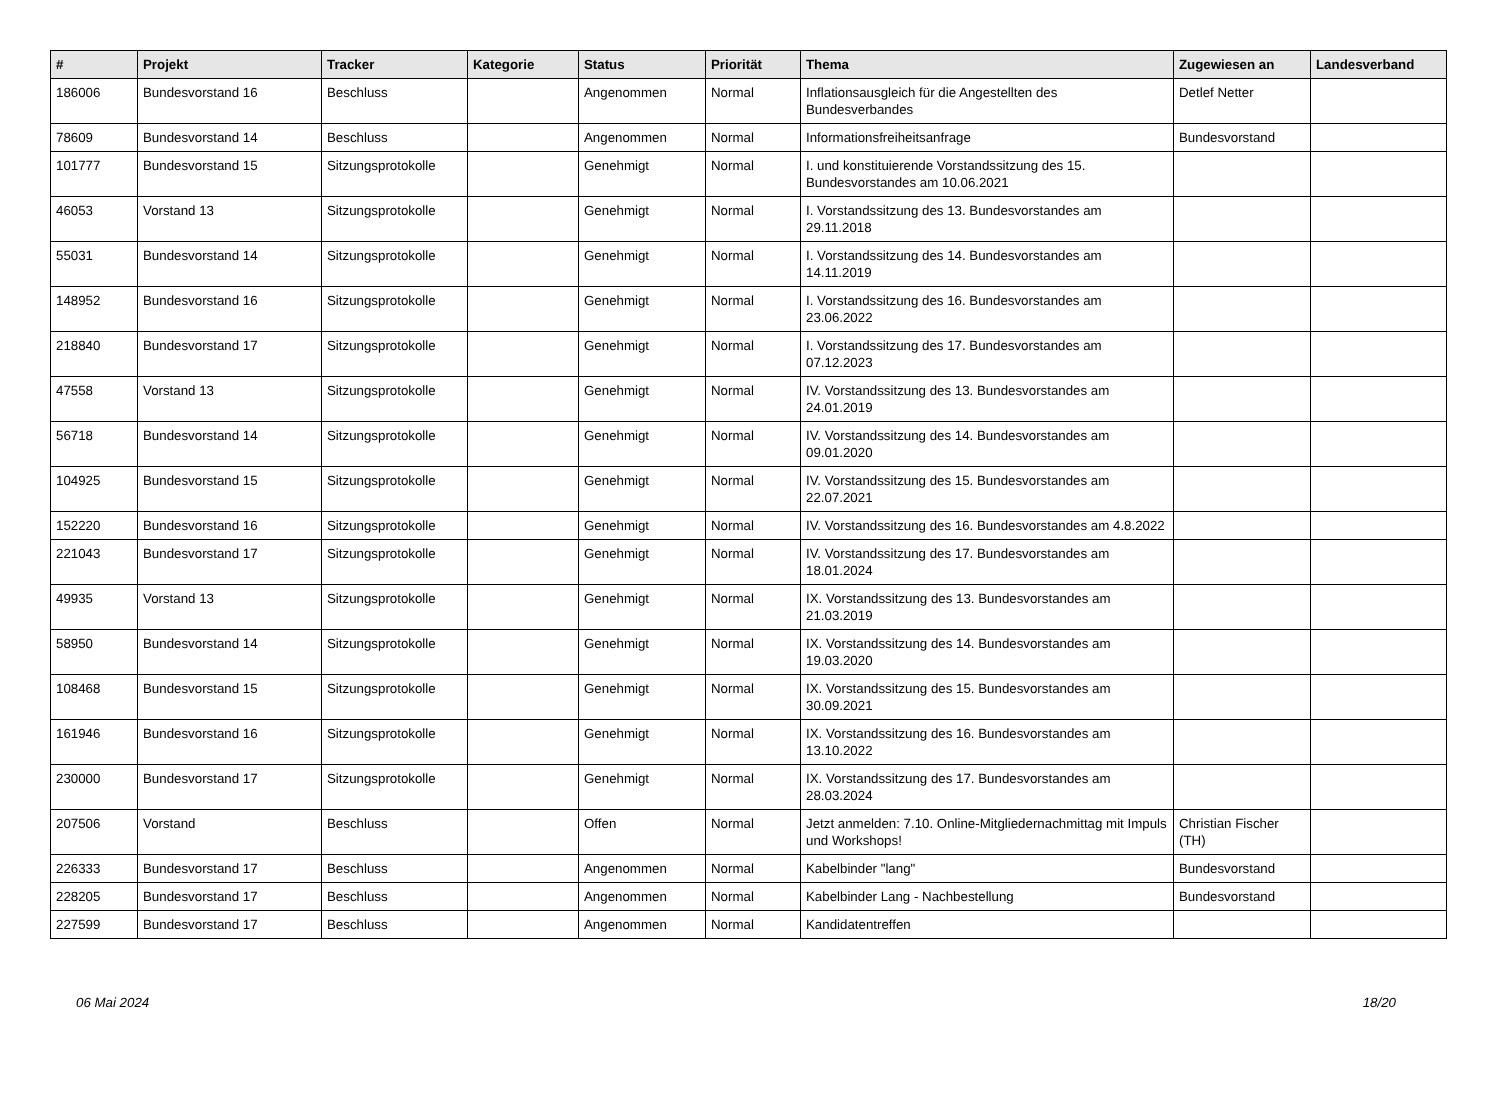| # | Projekt | Tracker | Kategorie | Status | Priorität | Thema | Zugewiesen an | Landesverband |
| --- | --- | --- | --- | --- | --- | --- | --- | --- |
| 186006 | Bundesvorstand 16 | Beschluss | | Angenommen | Normal | Inflationsausgleich für die Angestellten des Bundesverbandes | Detlef Netter | |
| 78609 | Bundesvorstand 14 | Beschluss | | Angenommen | Normal | Informationsfreiheitsanfrage | Bundesvorstand | |
| 101777 | Bundesvorstand 15 | Sitzungsprotokolle | | Genehmigt | Normal | I. und konstituierende Vorstandssitzung des 15. Bundesvorstandes am 10.06.2021 | | |
| 46053 | Vorstand 13 | Sitzungsprotokolle | | Genehmigt | Normal | I. Vorstandssitzung des 13. Bundesvorstandes am 29.11.2018 | | |
| 55031 | Bundesvorstand 14 | Sitzungsprotokolle | | Genehmigt | Normal | I. Vorstandssitzung des 14. Bundesvorstandes am 14.11.2019 | | |
| 148952 | Bundesvorstand 16 | Sitzungsprotokolle | | Genehmigt | Normal | I. Vorstandssitzung des 16. Bundesvorstandes am 23.06.2022 | | |
| 218840 | Bundesvorstand 17 | Sitzungsprotokolle | | Genehmigt | Normal | I. Vorstandssitzung des 17. Bundesvorstandes am 07.12.2023 | | |
| 47558 | Vorstand 13 | Sitzungsprotokolle | | Genehmigt | Normal | IV. Vorstandssitzung des 13. Bundesvorstandes am 24.01.2019 | | |
| 56718 | Bundesvorstand 14 | Sitzungsprotokolle | | Genehmigt | Normal | IV. Vorstandssitzung des 14. Bundesvorstandes am 09.01.2020 | | |
| 104925 | Bundesvorstand 15 | Sitzungsprotokolle | | Genehmigt | Normal | IV. Vorstandssitzung des 15. Bundesvorstandes am 22.07.2021 | | |
| 152220 | Bundesvorstand 16 | Sitzungsprotokolle | | Genehmigt | Normal | IV. Vorstandssitzung des 16. Bundesvorstandes am 4.8.2022 | | |
| 221043 | Bundesvorstand 17 | Sitzungsprotokolle | | Genehmigt | Normal | IV. Vorstandssitzung des 17. Bundesvorstandes am 18.01.2024 | | |
| 49935 | Vorstand 13 | Sitzungsprotokolle | | Genehmigt | Normal | IX. Vorstandssitzung des 13. Bundesvorstandes am 21.03.2019 | | |
| 58950 | Bundesvorstand 14 | Sitzungsprotokolle | | Genehmigt | Normal | IX. Vorstandssitzung des 14. Bundesvorstandes am 19.03.2020 | | |
| 108468 | Bundesvorstand 15 | Sitzungsprotokolle | | Genehmigt | Normal | IX. Vorstandssitzung des 15. Bundesvorstandes am 30.09.2021 | | |
| 161946 | Bundesvorstand 16 | Sitzungsprotokolle | | Genehmigt | Normal | IX. Vorstandssitzung des 16. Bundesvorstandes am 13.10.2022 | | |
| 230000 | Bundesvorstand 17 | Sitzungsprotokolle | | Genehmigt | Normal | IX. Vorstandssitzung des 17. Bundesvorstandes am 28.03.2024 | | |
| 207506 | Vorstand | Beschluss | | Offen | Normal | Jetzt anmelden: 7.10. Online-Mitgliedernachmittag mit Impuls und Workshops! | Christian Fischer (TH) | |
| 226333 | Bundesvorstand 17 | Beschluss | | Angenommen | Normal | Kabelbinder "lang" | Bundesvorstand | |
| 228205 | Bundesvorstand 17 | Beschluss | | Angenommen | Normal | Kabelbinder Lang - Nachbestellung | Bundesvorstand | |
| 227599 | Bundesvorstand 17 | Beschluss | | Angenommen | Normal | Kandidatentreffen | | |
06 Mai 2024 18/20